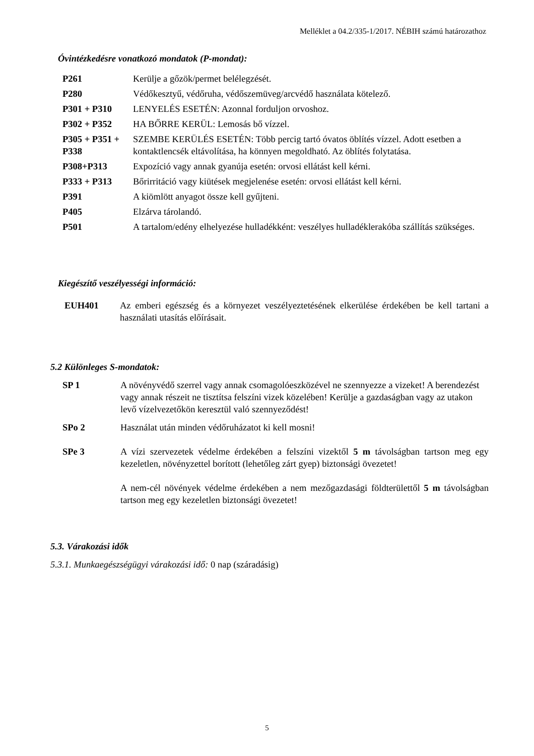Melléklet a 04.2/335-1/2017. NÉBIH számú határozathoz
Óvintézkedésre vonatkozó mondatok (P-mondat):
| P261 | Kerülje a gőzök/permet belélegzését. |
| P280 | Védőkesztyű, védőruha, védőszemüveg/arcvédő használata kötelező. |
| P301 + P310 | LENYELÉS ESETÉN: Azonnal forduljon orvoshoz. |
| P302 + P352 | HA BŐRRE KERÜL: Lemosás bő vízzel. |
| P305 + P351 + P338 | SZEMBE KERÜLÉS ESETÉN: Több percig tartó óvatos öblítés vízzel. Adott esetben a kontaktlencsék eltávolítása, ha könnyen megoldható. Az öblítés folytatása. |
| P308+P313 | Expozíció vagy annak gyanúja esetén: orvosi ellátást kell kérni. |
| P333 + P313 | Bőrirritáció vagy kiütések megjelenése esetén: orvosi ellátást kell kérni. |
| P391 | A kiömlött anyagot össze kell gyűjteni. |
| P405 | Elzárva tárolandó. |
| P501 | A tartalom/edény elhelyezése hulladékként: veszélyes hulladéklerakóba szállítás szükséges. |
Kiegészítő veszélyességi információ:
| EUH401 | Az emberi egészség és a környezet veszélyeztetésének elkerülése érdekében be kell tartani a használati utasítás előírásait. |
5.2 Különleges S-mondatok:
| SP 1 | A növényvédő szerrel vagy annak csomagolóeszközével ne szennyezze a vizeket! A berendezést vagy annak részeit ne tisztítsa felszíni vizek közelében! Kerülje a gazdaságban vagy az utakon levő vízelvezetőkön keresztül való szennyeződést! |
| SPo 2 | Használat után minden védőruházatot ki kell mosni! |
| SPe 3 | A vízi szervezetek védelme érdekében a felszíni vizektől 5 m távolságban tartson meg egy kezeletlen, növényzettel borított (lehetőleg zárt gyep) biztonsági övezetet! A nem-cél növények védelme érdekében a nem mezőgazdasági földterülettől 5 m távolságban tartson meg egy kezeletlen biztonsági övezetet! |
5.3. Várakozási idők
5.3.1. Munkaegészségügyi várakozási idő: 0 nap (száradásig)
5